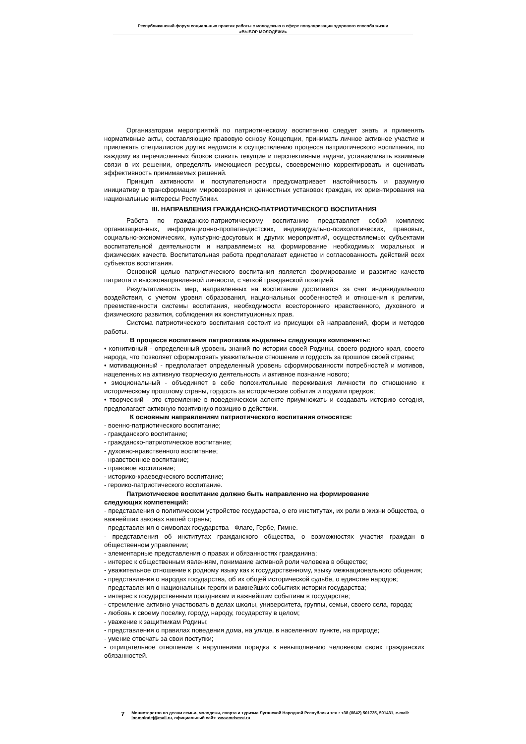Республиканский форум социальных практик работы с молодежью в сфере популяризации здорового способа жизни
«ВЫБОР МОЛОДЁЖИ»
Организаторам мероприятий по патриотическому воспитанию следует знать и применять нормативные акты, составляющие правовую основу Концепции, принимать личное активное участие и привлекать специалистов других ведомств к осуществлению процесса патриотического воспитания, по каждому из перечисленных блоков ставить текущие и перспективные задачи, устанавливать взаимные связи в их решении, определять имеющиеся ресурсы, своевременно корректировать и оценивать эффективность принимаемых решений.
Принцип активности и поступательности предусматривает настойчивость и разумную инициативу в трансформации мировоззрения и ценностных установок граждан, их ориентирования на национальные интересы Республики.
III. НАПРАВЛЕНИЯ ГРАЖДАНСКО-ПАТРИОТИЧЕСКОГО ВОСПИТАНИЯ
Работа по гражданско-патриотическому воспитанию представляет собой комплекс организационных, информационно-пропагандистских, индивидуально-психологических, правовых, социально-экономических, культурно-досуговых и других мероприятий, осуществляемых субъектами воспитательной деятельности и направляемых на формирование необходимых моральных и физических качеств. Воспитательная работа предполагает единство и согласованность действий всех субъектов воспитания.
Основной целью патриотического воспитания является формирование и развитие качеств патриота и высоконаправленной личности, с четкой гражданской позицией.
Результативность мер, направленных на воспитание достигается за счет индивидуального воздействия, с учетом уровня образования, национальных особенностей и отношения к религии, преемственности системы воспитания, необходимости всестороннего нравственного, духовного и физического развития, соблюдения их конституционных прав.
Система патриотического воспитания состоит из присущих ей направлений, форм и методов работы.
В процессе воспитания патриотизма выделены следующие компоненты:
• когнитивный - определенный уровень знаний по истории своей Родины, своего родного края, своего народа, что позволяет сформировать уважительное отношение и гордость за прошлое своей страны;
• мотивационный - предполагает определенный уровень сформированности потребностей и мотивов, нацеленных на активную творческую деятельность и активное познание нового;
• эмоциональный - объединяет в себе положительные переживания личности по отношению к историческому прошлому страны, гордость за исторические события и подвиги предков;
• творческий - это стремление в поведенческом аспекте приумножать и создавать историю сегодня, предполагает активную позитивную позицию в действии.
К основным направлениям патриотического воспитания относятся:
- военно-патриотического воспитание;
- гражданского воспитание;
- гражданско-патриотическое воспитание;
- духовно-нравственного воспитание;
- нравственное воспитание;
- правовое воспитание;
- историко-краеведческого воспитание;
- героико-патриотического воспитание.
Патриотическое воспитание должно быть направленно на формирование
следующих компетенций:
- представления о политическом устройстве государства, о его институтах, их роли в жизни общества, о важнейших законах нашей страны;
- представления о символах государства - Флаге, Гербе, Гимне.
- представления об институтах гражданского общества, о возможностях участия граждан в общественном управлении;
- элементарные представления о правах и обязанностях гражданина;
- интерес к общественным явлениям, понимание активной роли человека в обществе;
- уважительное отношение к родному языку как к государственному, языку межнационального общения;
- представления о народах государства, об их общей исторической судьбе, о единстве народов;
- представления о национальных героях и важнейших событиях истории государства;
- интерес к государственным праздникам и важнейшим событиям в государстве;
- стремление активно участвовать в делах школы, университета, группы, семьи, своего села, города;
- любовь к своему поселку, городу, народу, государству в целом;
- уважение к защитникам Родины;
- представления о правилах поведения дома, на улице, в населенном пункте, на природе;
- умение отвечать за свои поступки;
- отрицательное отношение к нарушениям порядка к невыполнению человеком своих гражданских обязанностей.
7 Министерство по делам семьи, молодежи, спорта и туризма Луганской Народной Республики тел.: +38 (0642) 501735, 501431, e-mail: lnr.molodej@mail.ru, официальный сайт: www.mdsmst.ru